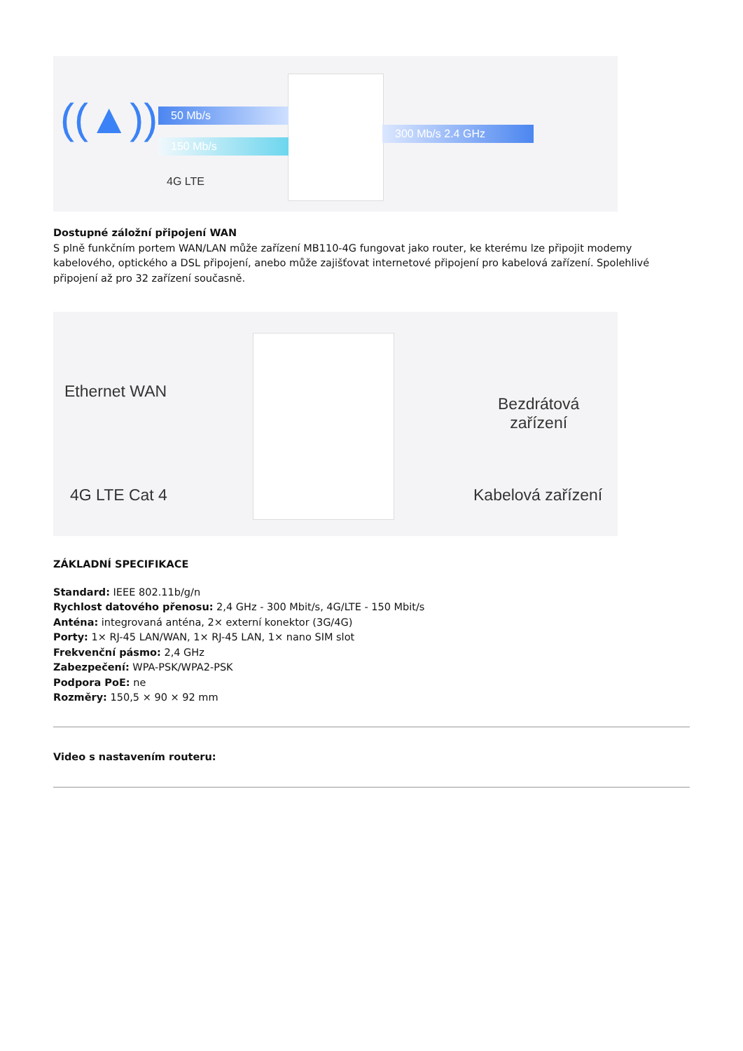50 Mb/s
150 Mb/s
300 Mb/s 2.4 GHz
4G LTE
((▲))
Dostupné záložní připojení WAN
S plně funkčním portem WAN/LAN může zařízení MB110-4G fungovat jako router, ke kterému lze připojit modemy kabelového, optického a DSL připojení, anebo může zajišťovat internetové připojení pro kabelová zařízení. Spolehlivé připojení až pro 32 zařízení současně.
Ethernet WAN
4G LTE Cat 4
Bezdrátová
zařízení
Kabelová zařízení
ZÁKLADNÍ SPECIFIKACE
Standard: IEEE 802.11b/g/n
Rychlost datového přenosu: 2,4 GHz - 300 Mbit/s, 4G/LTE - 150 Mbit/s
Anténa: integrovaná anténa, 2× externí konektor (3G/4G)
Porty: 1× RJ-45 LAN/WAN, 1× RJ-45 LAN, 1× nano SIM slot
Frekvenční pásmo: 2,4 GHz
Zabezpečení: WPA-PSK/WPA2-PSK
Podpora PoE: ne
Rozměry: 150,5 × 90 × 92 mm
Video s nastavením routeru: